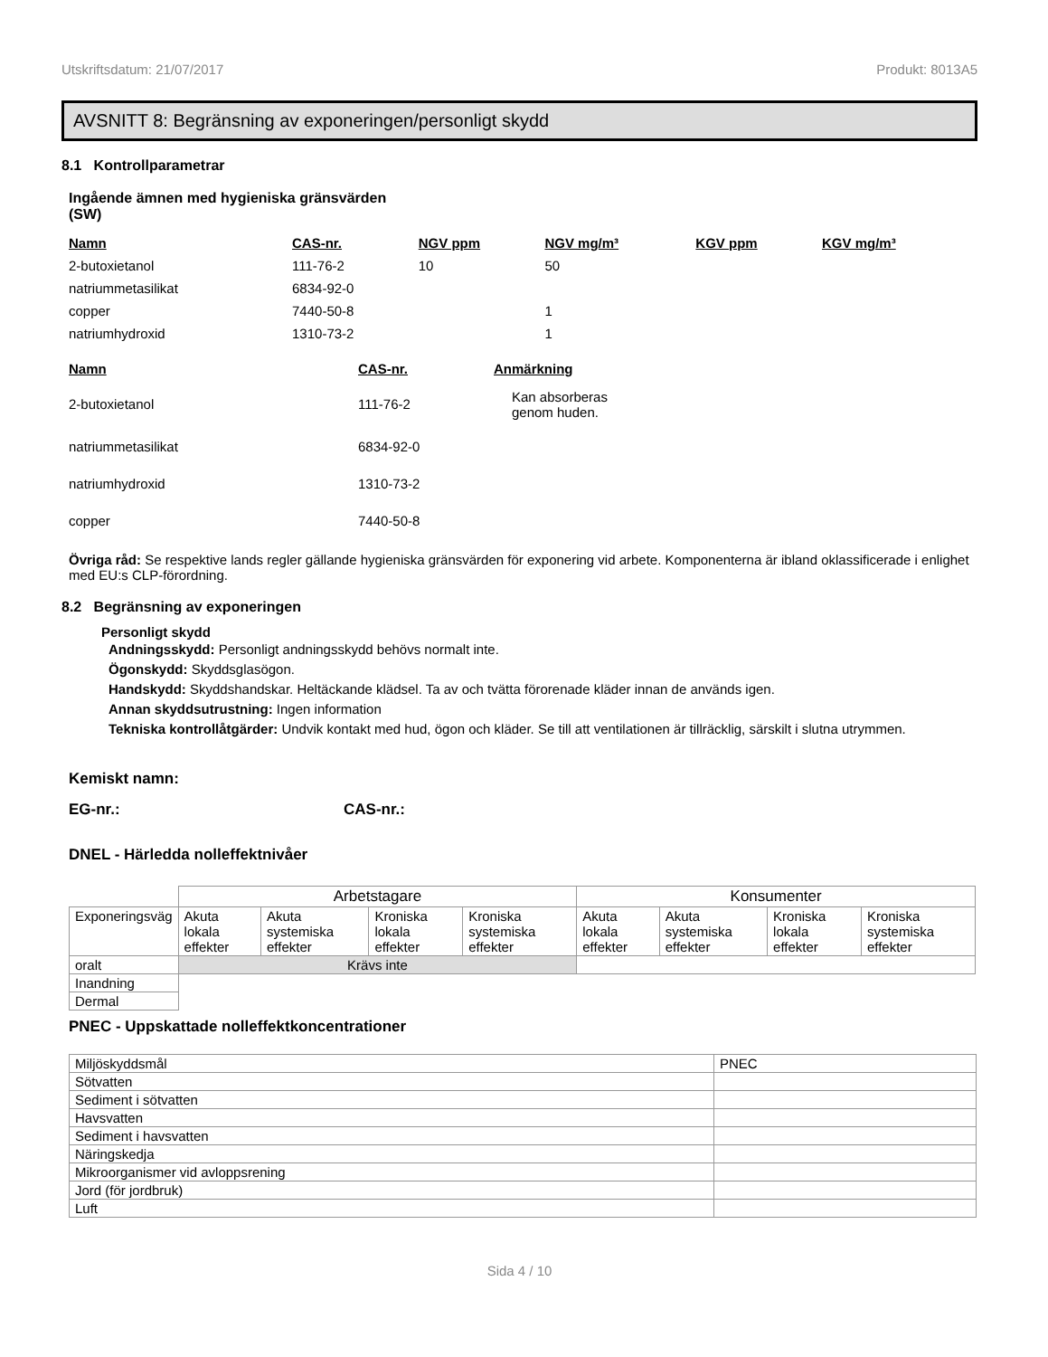Utskriftsdatum: 21/07/2017 Produkt: 8013A5
AVSNITT 8: Begränsning av exponeringen/personligt skydd
8.1 Kontrollparametrar
Ingående ämnen med hygieniska gränsvärden
(SW)
| Namn | CAS-nr. | NGV ppm | NGV mg/m³ | KGV ppm | KGV mg/m³ |
| --- | --- | --- | --- | --- | --- |
| 2-butoxietanol | 111-76-2 | 10 | 50 | | |
| natriummetasilikat | 6834-92-0 | | | | |
| copper | 7440-50-8 | | 1 | | |
| natriumhydroxid | 1310-73-2 | | 1 | | |
| Namn | CAS-nr. | Anmärkning |
| --- | --- | --- |
| 2-butoxietanol | 111-76-2 | Kan absorberas genom huden. |
| natriummetasilikat | 6834-92-0 | |
| natriumhydroxid | 1310-73-2 | |
| copper | 7440-50-8 | |
Övriga råd: Se respektive lands regler gällande hygieniska gränsvärden för exponering vid arbete. Komponenterna är ibland oklassificerade i enlighet med EU:s CLP-förordning.
8.2 Begränsning av exponeringen
Personligt skydd
Andningsskydd: Personligt andningsskydd behövs normalt inte.
Ögonskydd: Skyddsglasögon.
Handskydd: Skyddshandskar. Heltäckande klädsel. Ta av och tvätta förorenade kläder innan de används igen.
Annan skyddsutrustning: Ingen information
Tekniska kontrollåtgärder: Undvik kontakt med hud, ögon och kläder. Se till att ventilationen är tillräcklig, särskilt i slutna utrymmen.
Kemiskt namn:
EG-nr.: CAS-nr.:
DNEL - Härledda nolleffektnivåer
| | Arbetstagare | | | | Konsumenter | | | |
| --- | --- | --- | --- | --- | --- | --- | --- | --- |
| Exponeringsväg | Akuta lokala effekter | Akuta systemiska effekter | Kroniska lokala effekter | Kroniska systemiska effekter | Akuta lokala effekter | Akuta systemiska effekter | Kroniska lokala effekter | Kroniska systemiska effekter |
| oralt | Krävs inte | | | | | | | |
| Inandning | | | | | | | | |
| Dermal | | | | | | | | |
PNEC - Uppskattade nolleffektkoncentrationer
| Miljöskyddsmål | PNEC |
| Sötvatten | |
| Sediment i sötvatten | |
| Havsvatten | |
| Sediment i havsvatten | |
| Näringskedja | |
| Mikroorganismer vid avloppsrening | |
| Jord (för jordbruk) | |
| Luft | |
Sida 4 / 10